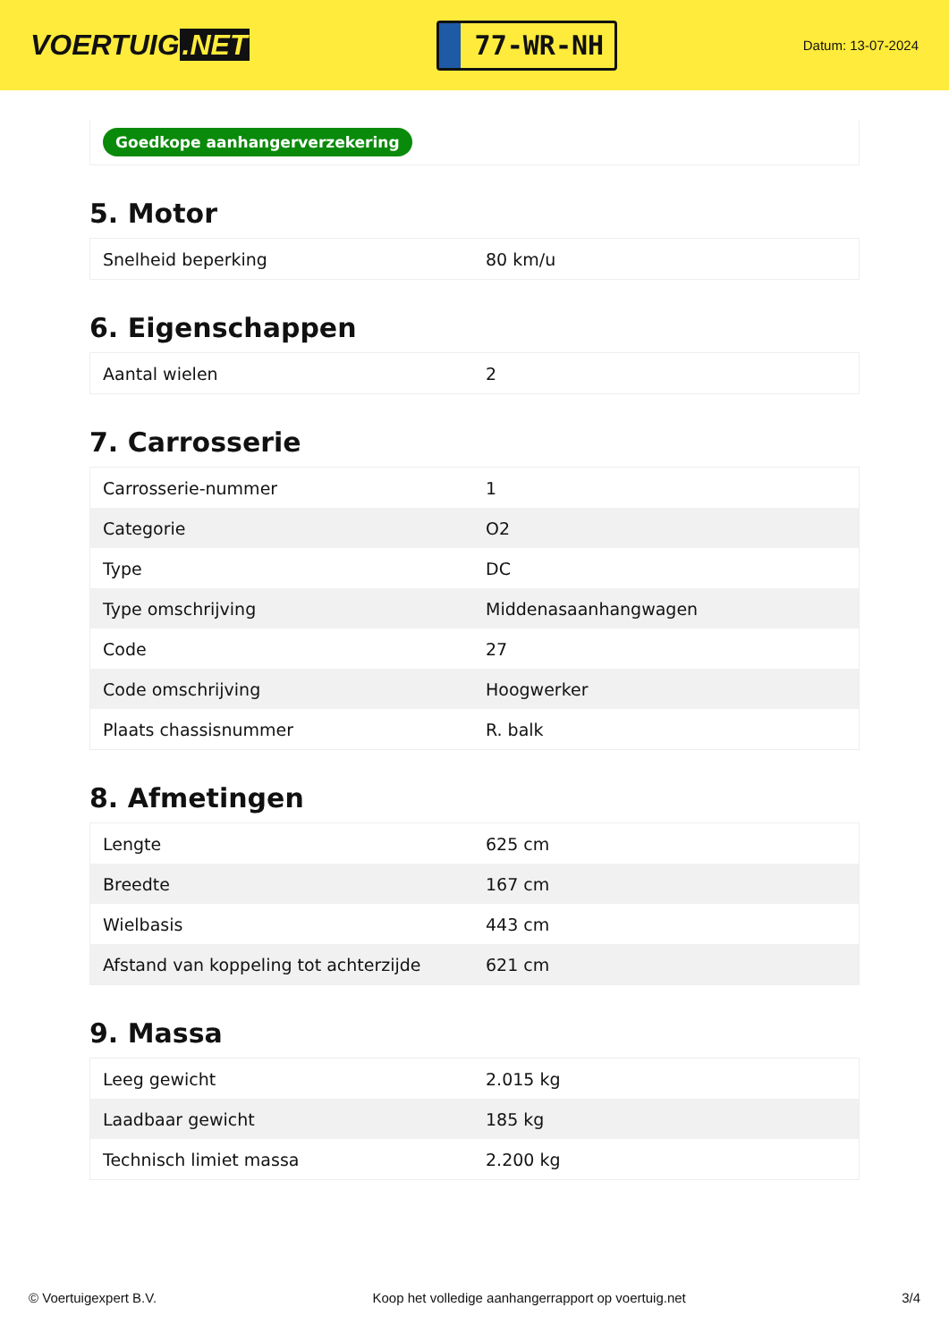VOERTUIG.NET
77-WR-NH
Datum: 13-07-2024
Goedkope aanhangerverzekering
5. Motor
| Snelheid beperking | 80 km/u |
6. Eigenschappen
| Aantal wielen | 2 |
7. Carrosserie
| Carrosserie-nummer | 1 |
| Categorie | O2 |
| Type | DC |
| Type omschrijving | Middenasaanhangwagen |
| Code | 27 |
| Code omschrijving | Hoogwerker |
| Plaats chassisnummer | R. balk |
8. Afmetingen
| Lengte | 625 cm |
| Breedte | 167 cm |
| Wielbasis | 443 cm |
| Afstand van koppeling tot achterzijde | 621 cm |
9. Massa
| Leeg gewicht | 2.015 kg |
| Laadbaar gewicht | 185 kg |
| Technisch limiet massa | 2.200 kg |
© Voertuigexpert B.V. Koop het volledige aanhangerrapport op voertuig.net 3/4